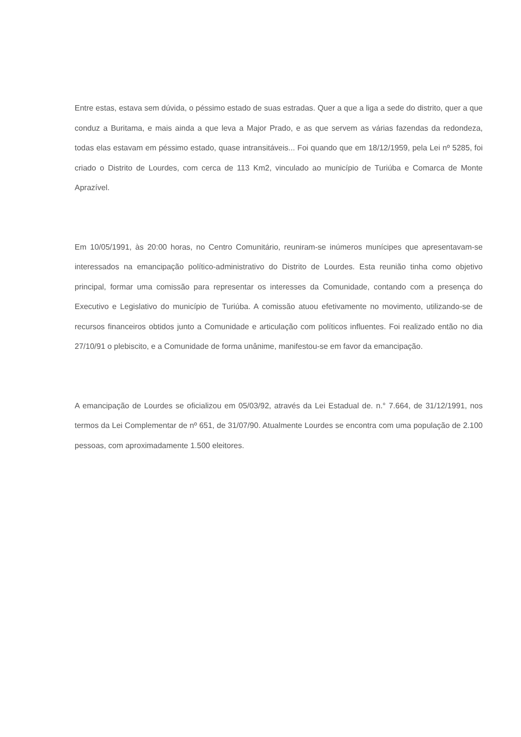Entre estas, estava sem dúvida, o péssimo estado de suas estradas. Quer a que a liga a sede do distrito, quer a que conduz a Buritama, e mais ainda a que leva a Major Prado, e as que servem as várias fazendas da redondeza, todas elas estavam em péssimo estado, quase intransitáveis... Foi quando que em 18/12/1959, pela Lei nº 5285, foi criado o Distrito de Lourdes, com cerca de 113 Km2, vinculado ao município de Turiúba e Comarca de Monte Aprazível.
Em 10/05/1991, às 20:00 horas, no Centro Comunitário, reuniram-se inúmeros munícipes que apresentavam-se interessados na emancipação político-administrativo do Distrito de Lourdes. Esta reunião tinha como objetivo principal, formar uma comissão para representar os interesses da Comunidade, contando com a presença do Executivo e Legislativo do município de Turiúba. A comissão atuou efetivamente no movimento, utilizando-se de recursos financeiros obtidos junto a Comunidade e articulação com políticos influentes. Foi realizado então no dia 27/10/91 o plebiscito, e a Comunidade de forma unânime, manifestou-se em favor da emancipação.
A emancipação de Lourdes se oficializou em 05/03/92, através da Lei Estadual de. n.° 7.664, de 31/12/1991, nos termos da Lei Complementar de nº 651, de 31/07/90. Atualmente Lourdes se encontra com uma população de 2.100 pessoas, com aproximadamente 1.500 eleitores.